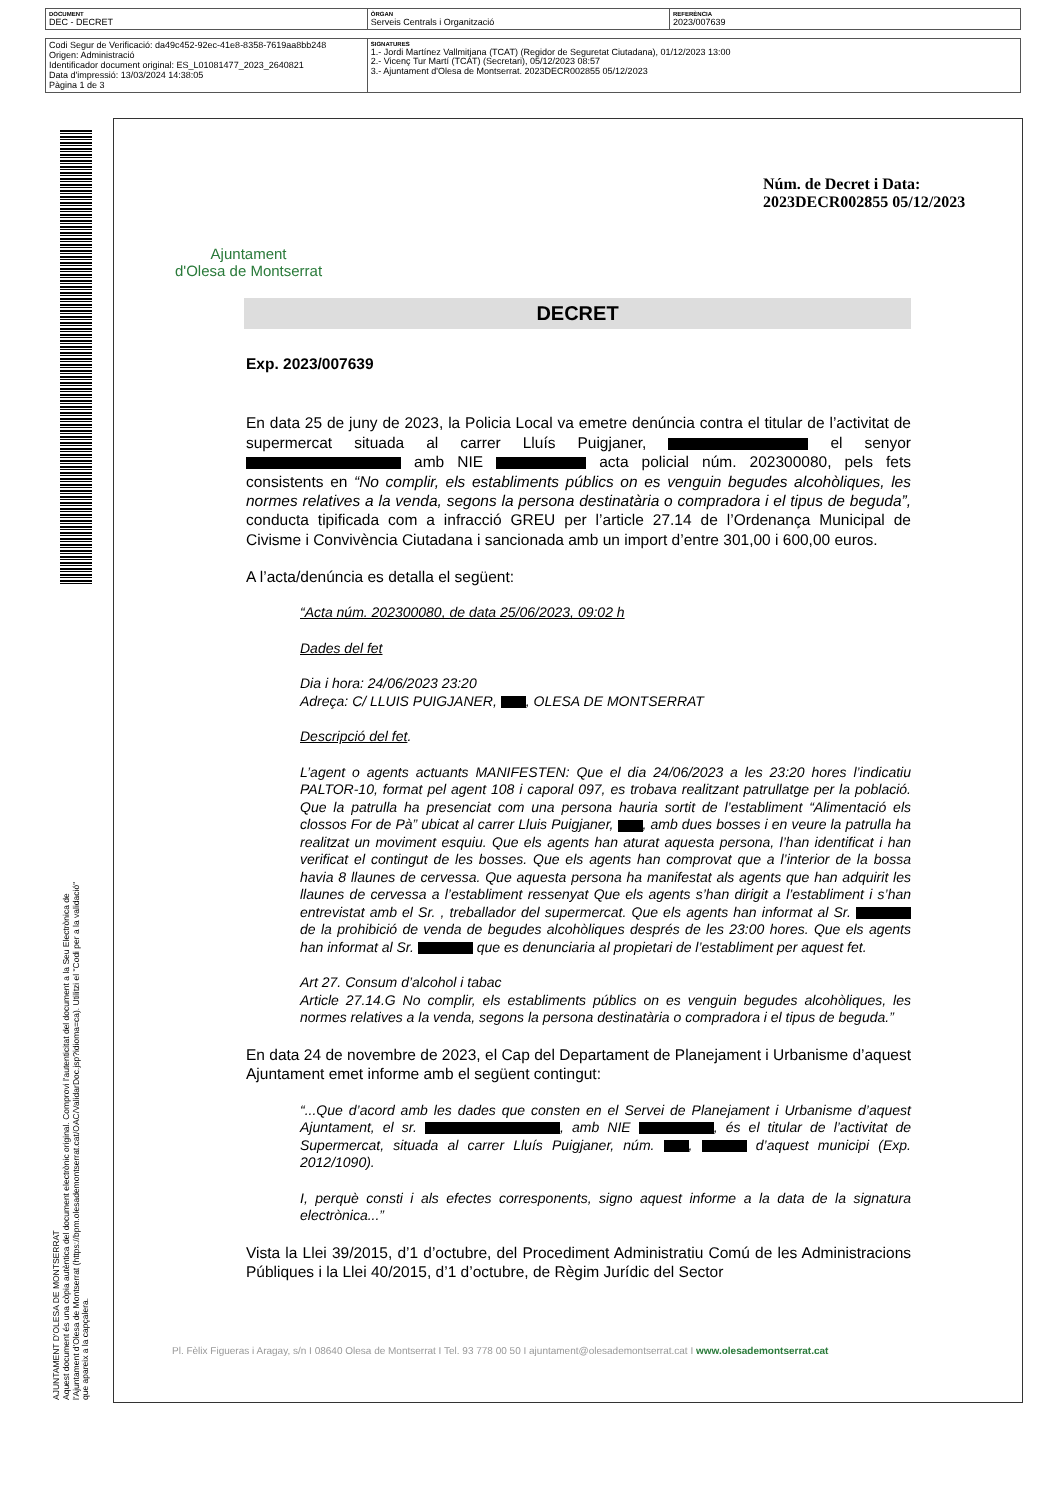| DOCUMENT DEC - DECRET | ÒRGAN Serveis Centrals i Organització | REFERÈNCIA 2023/007639 |
| Codi Segur de Verificació: da49c452-92ec-41e8-8358-7619aa8bb248 Origen: Administració Identificador document original: ES_L01081477_2023_2640821 Data d'impressió: 13/03/2024 14:38:05 Pàgina 1 de 3 | SIGNATURES 1.- Jordi Martínez Vallmitjana (TCAT) (Regidor de Seguretat Ciutadana), 01/12/2023 13:00 2.- Vicenç Tur Martí (TCAT) (Secretari), 05/12/2023 08:57 3.- Ajuntament d'Olesa de Montserrat. 2023DECR002855 05/12/2023 |
AJUNTAMENT D'OLESA DE MONTSERRAT
Aquest document és una còpia autèntica del document electrònic original. Comprovi l'autenticitat del document a la Seu Electrònica de l'Ajuntament d'Olesa de Montserrat (https://bpm.olesademontserrat.cat/OAC/ValidarDoc.jsp?idioma=ca). Utilitzi el "Codi per a la validació" que apareix a la capçalera.
Ajuntament
d'Olesa de Montserrat
Núm. de Decret i Data:
2023DECR002855 05/12/2023
DECRET
Exp. 2023/007639
En data 25 de juny de 2023, la Policia Local va emetre denúncia contra el titular de l’activitat de supermercat situada al carrer Lluís Puigjaner, el senyor amb NIE acta policial núm. 202300080, pels fets consistents en “No complir, els establiments públics on es venguin begudes alcohòliques, les normes relatives a la venda, segons la persona destinatària o compradora i el tipus de beguda”, conducta tipificada com a infracció GREU per l’article 27.14 de l’Ordenança Municipal de Civisme i Convivència Ciutadana i sancionada amb un import d’entre 301,00 i 600,00 euros.
A l’acta/denúncia es detalla el següent:
“Acta núm. 202300080, de data 25/06/2023, 09:02 h
Dades del fet
Dia i hora: 24/06/2023 23:20
Adreça: C/ LLUIS PUIGJANER, , OLESA DE MONTSERRAT
Descripció del fet.
L’agent o agents actuants MANIFESTEN: Que el dia 24/06/2023 a les 23:20 hores l’indicatiu PALTOR-10, format pel agent 108 i caporal 097, es trobava realitzant patrullatge per la població. Que la patrulla ha presenciat com una persona hauria sortit de l’establiment “Alimentació els clossos For de Pà” ubicat al carrer Lluis Puigjaner, , amb dues bosses i en veure la patrulla ha realitzat un moviment esquiu. Que els agents han aturat aquesta persona, l’han identificat i han verificat el contingut de les bosses. Que els agents han comprovat que a l’interior de la bossa havia 8 llaunes de cervessa. Que aquesta persona ha manifestat als agents que han adquirit les llaunes de cervessa a l’establiment ressenyat Que els agents s’han dirigit a l’establiment i s’han entrevistat amb el Sr. , treballador del supermercat. Que els agents han informat al Sr. de la prohibició de venda de begudes alcohòliques després de les 23:00 hores. Que els agents han informat al Sr. que es denunciaria al propietari de l’establiment per aquest fet.
Art 27. Consum d’alcohol i tabac
Article 27.14.G No complir, els establiments públics on es venguin begudes alcohòliques, les normes relatives a la venda, segons la persona destinatària o compradora i el tipus de beguda.”
En data 24 de novembre de 2023, el Cap del Departament de Planejament i Urbanisme d’aquest Ajuntament emet informe amb el següent contingut:
“...Que d’acord amb les dades que consten en el Servei de Planejament i Urbanisme d’aquest Ajuntament, el sr. , amb NIE , és el titular de l’activitat de Supermercat, situada al carrer Lluís Puigjaner, núm. , d’aquest municipi (Exp. 2012/1090).
I, perquè consti i als efectes corresponents, signo aquest informe a la data de la signatura electrònica...”
Vista la Llei 39/2015, d’1 d’octubre, del Procediment Administratiu Comú de les Administracions Públiques i la Llei 40/2015, d’1 d’octubre, de Règim Jurídic del Sector
Pl. Fèlix Figueras i Aragay, s/n I 08640 Olesa de Montserrat I Tel. 93 778 00 50 I ajuntament@olesademontserrat.cat I www.olesademontserrat.cat